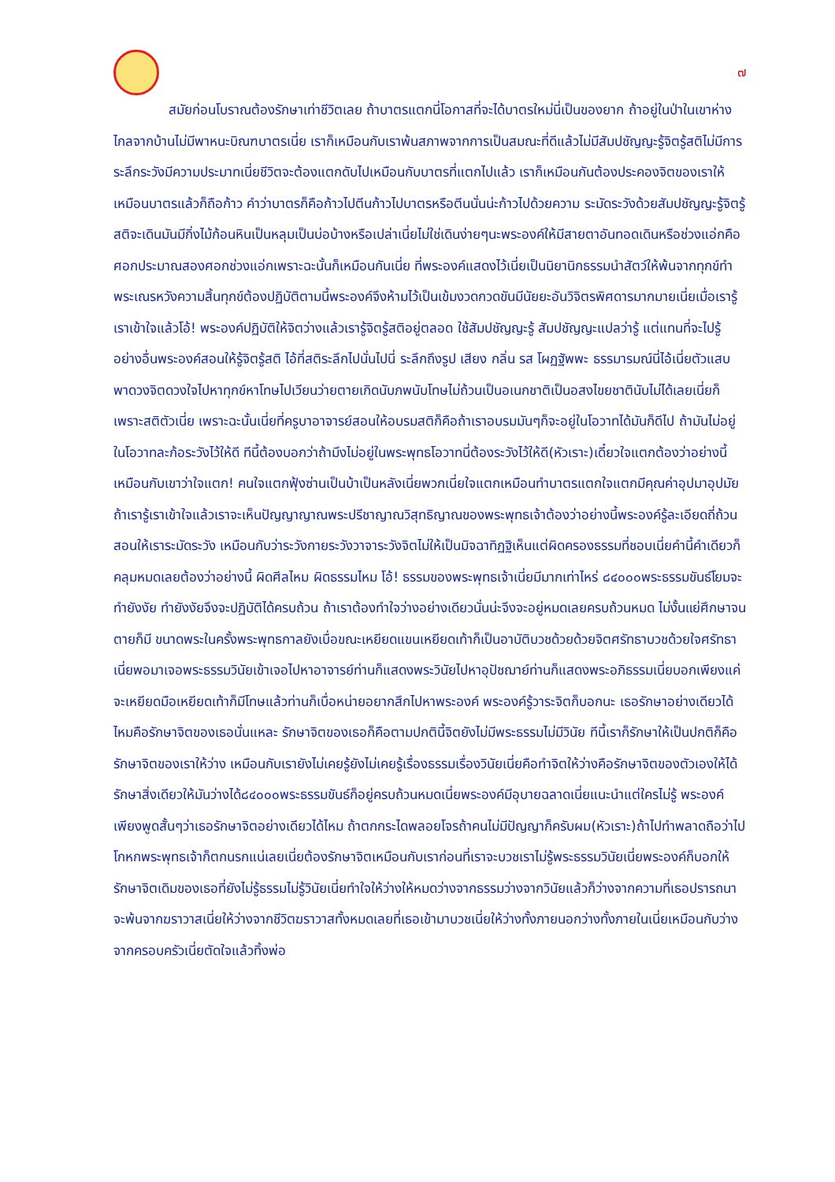๗
สมัยก่อนโบราณต้องรักษาเท่าชีวิตเลย ถ้าบาตรแตกนี่โอกาสที่จะได้บาตรใหม่นี่เป็นของยาก ถ้าอยู่ในป่าในเขาห่างไกลจากบ้านไม่มีพาหนะบิณฑบาตรเนี่ย เราก็เหมือนกับเราพ้นสภาพจากการเป็นสมณะที่ดีแล้วไม่มีสัมปชัญญะรู้จิตรู้สติไม่มีการระลึกระวังมีความประมาทเนี่ยชีวิตจะต้องแตกดับไปเหมือนกับบาตรที่แตกไปแล้ว เราก็เหมือนกันต้องประคองจิตของเราให้เหมือนบาตรแล้วก็ถือก้าว คำว่าบาตรก็คือก้าวไปตีนก้าวไปบาตรหรือตีนนั่นน่ะก้าวไปด้วยความ ระมัดระวังด้วยสัมปชัญญะรู้จิตรู้สติจะเดินมันมีกิ่งไม้ก้อนหินเป็นหลุมเป็นบ่อบ้างหรือเปล่าเนี่ยไม่ใช่เดินง่ายๆนะพระองค์ให้มีสายตาอันทอดเดินหรือช่วงแอ่กคือศอกประมาณสองศอกช่วงแอ่กเพราะฉะนั้นก็เหมือนกันเนี่ย ที่พระองค์แสดงไว้เนี่ยเป็นนิยานิกธรรมนำสัตว์ให้พ้นจากทุกข์ทำพระเณรหวังความสิ้นทุกข์ต้องปฏิบัติตามนี้พระองค์จึงห้ามไว้เป็นเข้มงวดกวดขันมีนัยยะอันวิจิตรพิศดารมากมายเนี่ยเมื่อเรารู้เราเข้าใจแล้วโอ้! พระองค์ปฏิบัติให้จิตว่างแล้วเรารู้จิตรู้สติอยู่ตลอด ใช้สัมปชัญญะรู้ สัมปชัญญะแปลว่ารู้ แต่แทนที่จะไปรู้อย่างอื่นพระองค์สอนให้รู้จิตรู้สติ ไอ้ที่สติระลึกไปนั่นไปนี่ ระลึกถึงรูป เสียง กลิ่น รส โผฏฐัพพะ ธรรมารมณ์นี่ไอ้เนี่ยตัวแสบพาดวงจิตดวงใจไปหาทุกข์หาโทษไปเวียนว่ายตายเกิดนับภพนับโทษไม่ถ้วนเป็นอเนกชาติเป็นอสงไขยชาตินับไม่ได้เลยเนี่ยก็เพราะสติตัวเนี่ย เพราะฉะนั้นเนี่ยที่ครูบาอาจารย์สอนให้อบรมสติก็คือถ้าเราอบรมมันๆก็จะอยู่ในโอวาทได้มันก็ดีไป ถ้ามันไม่อยู่ในโอวาทละก้อระวังไว้ให้ดี ทีนี้ต้องบอกว่าถ้ามึงไม่อยู่ในพระพุทธโอวาทนี่ต้องระวังไว้ให้ดี(หัวเราะ)เดี๋ยวใจแตกต้องว่าอย่างนี้ เหมือนกับเขาว่าใจแตก! คนใจแตกฟุ้งซ่านเป็นบ้าเป็นหลังเนี่ยพวกเนี่ยใจแตกเหมือนทำบาตรแตกใจแตกมีคุณค่าอุปมาอุปมัย ถ้าเรารู้เราเข้าใจแล้วเราจะเห็นปัญญาญาณพระปรีชาญาณวิสุทธิญาณของพระพุทธเจ้าต้องว่าอย่างนี้พระองค์รู้ละเอียดถี่ถ้วน สอนให้เราระมัดระวัง เหมือนกับว่าระวังกายระวังวาจาระวังจิตไม่ให้เป็นมิจฉาทิฏฐิเห็นแต่ผิดครองธรรมที่ชอบเนี่ยคำนี้คำเดียวก็คลุมหมดเลยต้องว่าอย่างนี้ ผิดศีลไหม ผิดธรรมไหม โอ้! ธรรมของพระพุทธเจ้าเนี่ยมีมากเท่าไหร่ ๘๔๐๐๐พระธรรมขันธ์โยมจะทำยังงัย ทำยังงัยจึงจะปฏิบัติได้ครบถ้วน ถ้าเราต้องทำใจว่างอย่างเดียวนั่นน่ะจึงจะอยู่หมดเลยครบถ้วนหมด ไม่งั้นแย่ศึกษาจนตายก็มี ขนาดพระในครั้งพระพุทธกาลยังเบื่อขณะเหยียดแขนเหยียดเท้าก็เป็นอาบัติบวชด้วยด้วยจิตศรัทธาบวชด้วยใจศรัทธาเนี่ยพอมาเจอพระธรรมวินัยเข้าเจอไปหาอาจารย์ท่านก็แสดงพระวินัยไปหาอุปัชฌาย์ท่านก็แสดงพระอภิธรรมเนี่ยบอกเพียงแค่จะเหยียดมือเหยียดเท้าก็มีโทษแล้วท่านก็เบื่อหน่ายอยากสึกไปหาพระองค์ พระองค์รู้วาระจิตก็บอกนะ เธอรักษาอย่างเดียวได้ไหมคือรักษาจิตของเธอนั่นแหละ รักษาจิตของเธอก็คือตามปกตินี้จิตยังไม่มีพระธรรมไม่มีวินัย ทีนี้เราก็รักษาให้เป็นปกติก็คือรักษาจิตของเราให้ว่าง เหมือนกับเรายังไม่เคยรู้ยังไม่เคยรู้เรื่องธรรมเรื่องวินัยเนี่ยคือทำจิตให้ว่างคือรักษาจิตของตัวเองให้ได้รักษาสิ่งเดียวให้มันว่างได้๘๔๐๐๐พระธรรมขันธ์ก็อยู่ครบถ้วนหมดเนี่ยพระองค์มีอุบายฉลาดเนี่ยแนะนำแต่ใครไม่รู้ พระองค์เพียงพูดสั้นๆว่าเธอรักษาจิตอย่างเดียวได้ไหม ถ้าตกกระไดพลอยโจรถ้าคนไม่มีปัญญาก็ครับผม(หัวเราะ)ถ้าไปทำพลาดถือว่าไปโกหกพระพุทธเจ้าก็ตกนรกแน่เลยเนี่ยต้องรักษาจิตเหมือนกับเราก่อนที่เราจะบวชเราไม่รู้พระธรรมวินัยเนี่ยพระองค์ก็บอกให้รักษาจิตเดิมของเธอที่ยังไม่รู้ธรรมไม่รู้วินัยเนี่ยทำใจให้ว่างให้หมดว่างจากธรรมว่างจากวินัยแล้วก็ว่างจากความที่เธอปรารถนาจะพ้นจากฆราวาสเนี่ยให้ว่างจากชีวิตฆราวาสทั้งหมดเลยที่เธอเข้ามาบวชเนี่ยให้ว่างทั้งภายนอกว่างทั้งภายในเนี่ยเหมือนกับว่างจากครอบครัวเนี่ยตัดใจแล้วทิ้งพ่อ